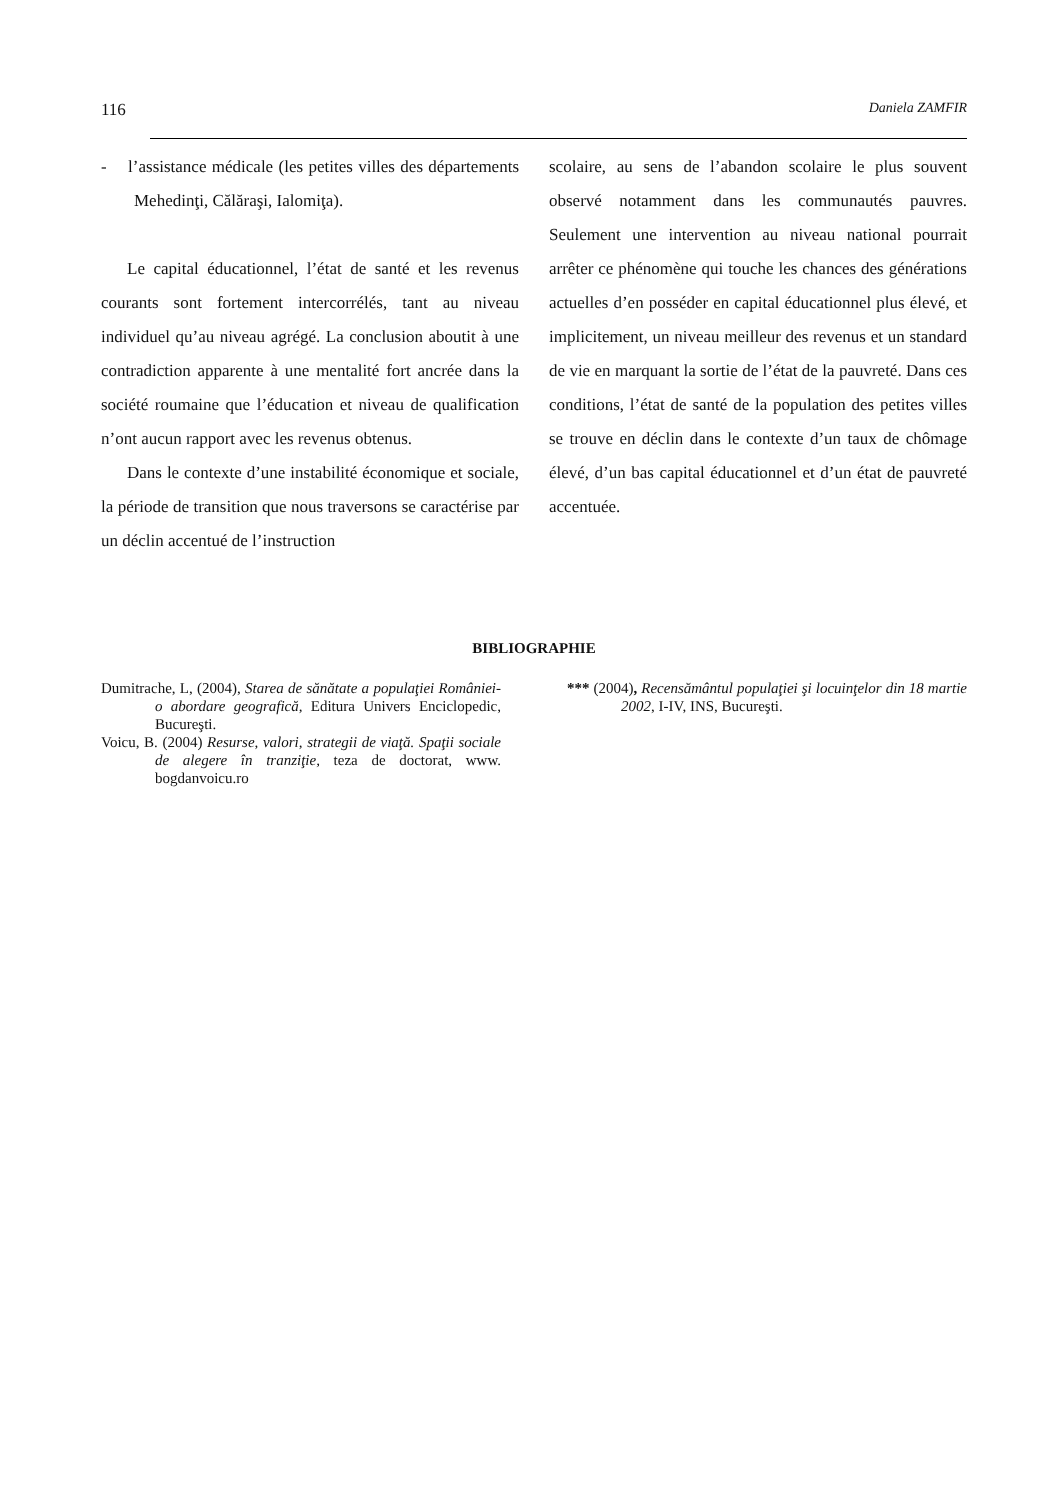116 Daniela ZAMFIR
- l’assistance médicale (les petites villes des départements Mehedinţi, Călăraşi, Ialomiţa).
Le capital éducationnel, l’état de santé et les revenus courants sont fortement intercorrélés, tant au niveau individuel qu’au niveau agrégé. La conclusion aboutit à une contradiction apparente à une mentalité fort ancrée dans la société roumaine que l’éducation et niveau de qualification n’ont aucun rapport avec les revenus obtenus.
Dans le contexte d’une instabilité économique et sociale, la période de transition que nous traversons se caractérise par un déclin accentué de l’instruction
scolaire, au sens de l’abandon scolaire le plus souvent observé notamment dans les communautés pauvres. Seulement une intervention au niveau national pourrait arrêter ce phénomène qui touche les chances des générations actuelles d’en posséder en capital éducationnel plus élevé, et implicitement, un niveau meilleur des revenus et un standard de vie en marquant la sortie de l’état de la pauvreté. Dans ces conditions, l’état de santé de la population des petites villes se trouve en déclin dans le contexte d’un taux de chômage élevé, d’un bas capital éducationnel et d’un état de pauvreté accentuée.
BIBLIOGRAPHIE
Dumitrache, L, (2004), Starea de sănătate a populaţiei României-o abordare geografică, Editura Univers Enciclopedic, Bucureşti.
Voicu, B. (2004) Resurse, valori, strategii de viaţă. Spaţii sociale de alegere în tranziţie, teza de doctorat, www. bogdanvoicu.ro
*** (2004), Recensământul populaţiei şi locuinţelor din 18 martie 2002, I-IV, INS, Bucureşti.